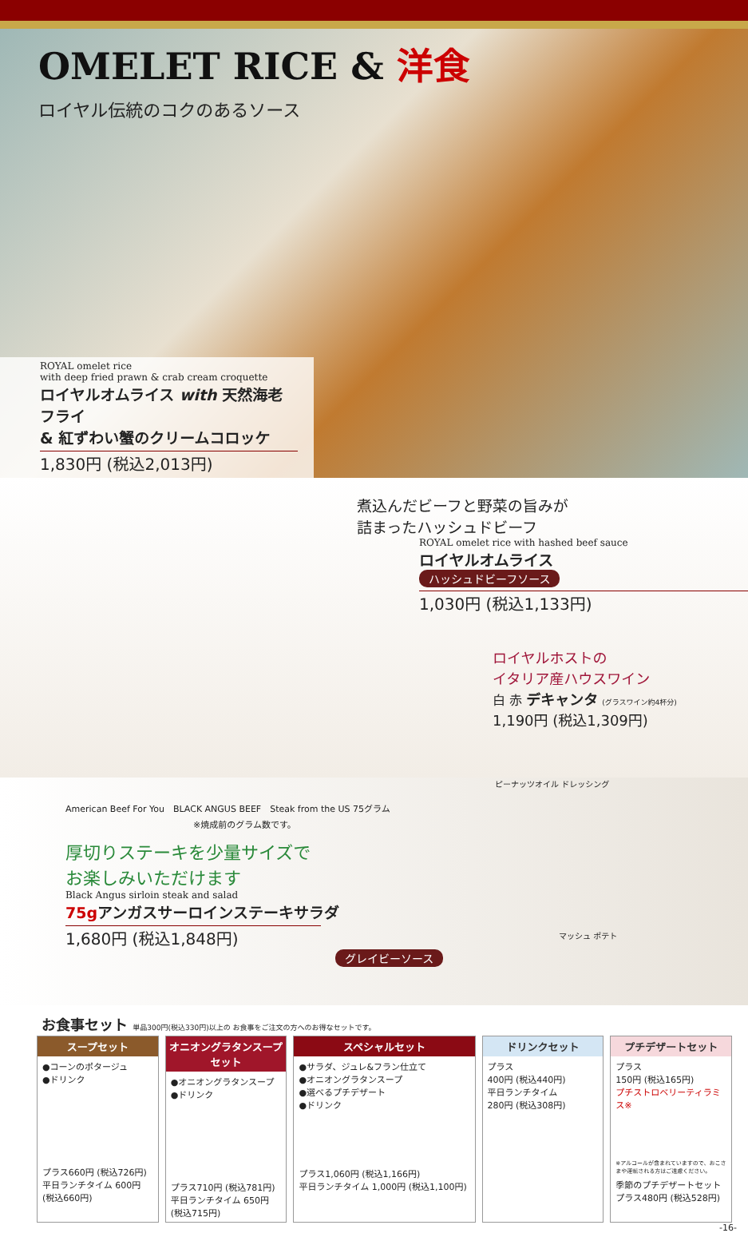OMELET RICE & 洋食
ロイヤル伝統のコクのあるソース
ROYAL omelet rice
with deep fried prawn & crab cream croquette
ロイヤルオムライス with 天然海老フライ
& 紅ずわい蟹のクリームコロッケ
1,830円 (税込2,013円)
煮込んだビーフと野菜の旨みが
詰まったハッシュドビーフ
ROYAL omelet rice with hashed beef sauce
ロイヤルオムライス
ハッシュドビーフソース
1,030円 (税込1,133円)
ロイヤルホストの
イタリア産ハウスワイン
白 赤 デキャンタ (グラスワイン約4杯分)
1,190円 (税込1,309円)
American Beef For You　BLACK ANGUS BEEF　Steak from the US 75グラム
※焼成前のグラム数です。
厚切りステーキを少量サイズで
お楽しみいただけます
Black Angus sirloin steak and salad
75gアンガスサーロインステーキサラダ
1,680円 (税込1,848円)
ピーナッツオイル ドレッシング
グレイビーソース
マッシュ ポテト
お食事セット 単品300円(税込330円)以上の お食事をご注文の方へのお得なセットです。
スープセット
●コーンのポタージュ
●ドリンク
プラス660円 (税込726円)
平日ランチタイム 600円 (税込660円)
オニオングラタンスープセット
●オニオングラタンスープ
●ドリンク
プラス710円 (税込781円)
平日ランチタイム 650円 (税込715円)
スペシャルセット
●サラダ、ジュレ&フラン仕立て
●オニオングラタンスープ
●選べるプチデザート
●ドリンク
プラス1,060円 (税込1,166円)
平日ランチタイム 1,000円 (税込1,100円)
ドリンクセット
プラス
400円 (税込440円)
平日ランチタイム
280円 (税込308円)
プチデザートセット
プラス
150円 (税込165円)
プチストロベリーティラミス※
※アルコールが含まれていますので、おこさまや運転される方はご遠慮ください。
季節のプチデザートセット
プラス480円 (税込528円)
-16-